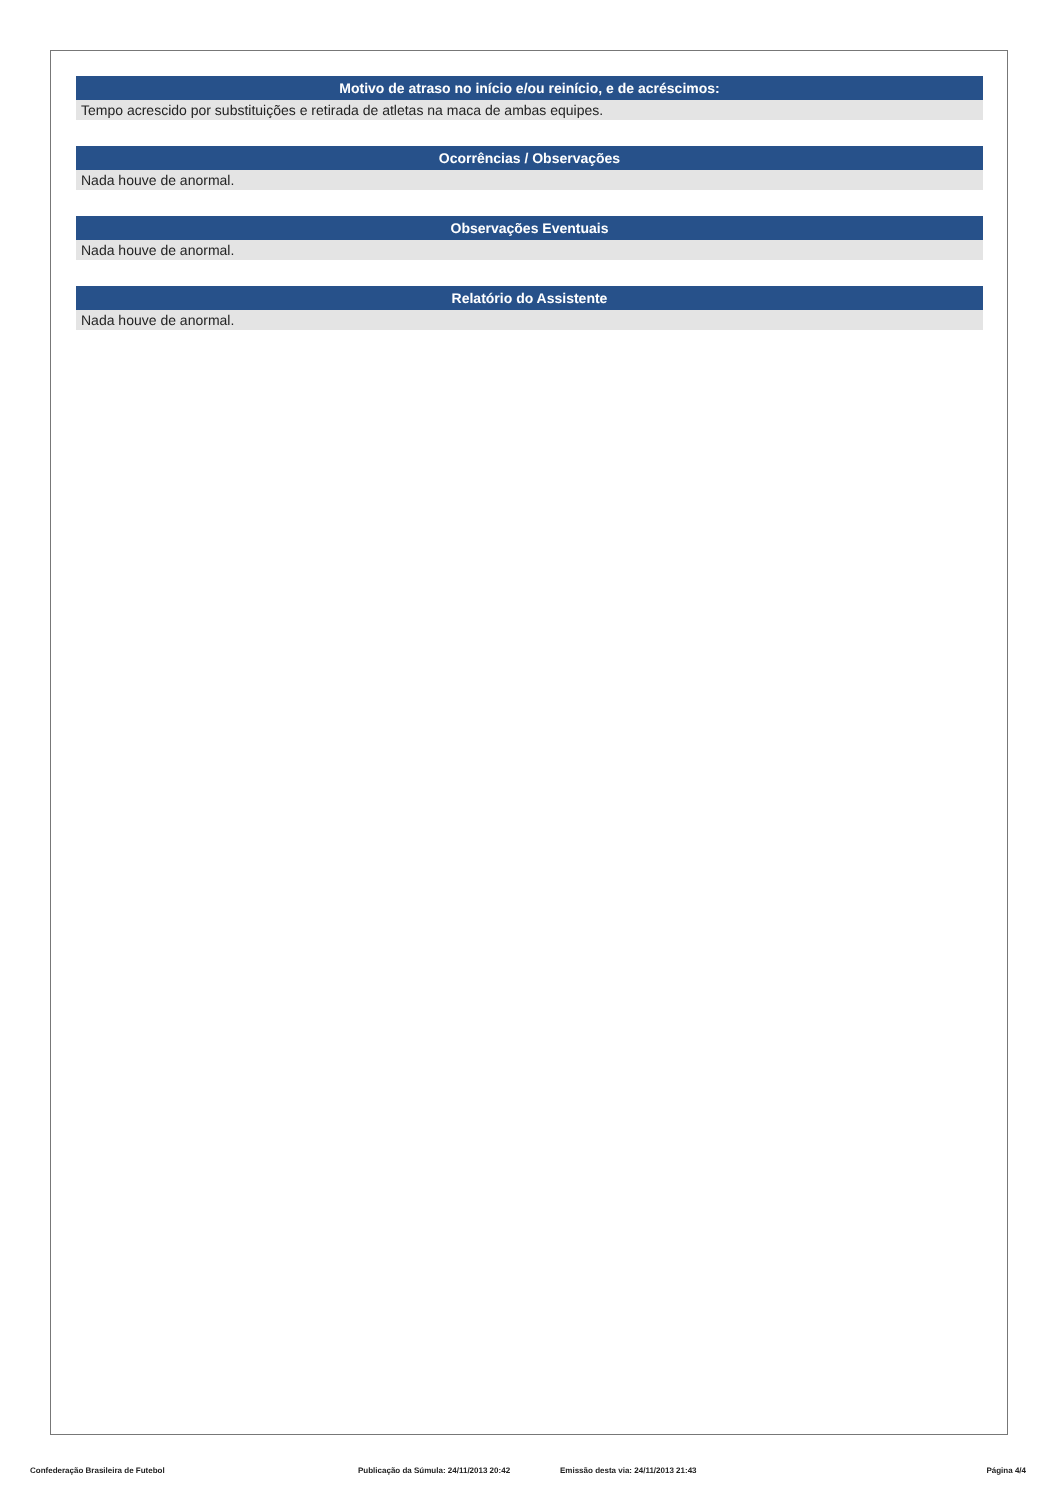Motivo de atraso no início e/ou reinício, e de acréscimos:
Tempo acrescido por substituições e retirada de atletas na maca de ambas equipes.
Ocorrências / Observações
Nada houve de anormal.
Observações Eventuais
Nada houve de anormal.
Relatório do Assistente
Nada houve de anormal.
Confederação Brasileira de Futebol Publicação da Súmula: 24/11/2013 20:42 Emissão desta via: 24/11/2013 21:43 Página 4/4